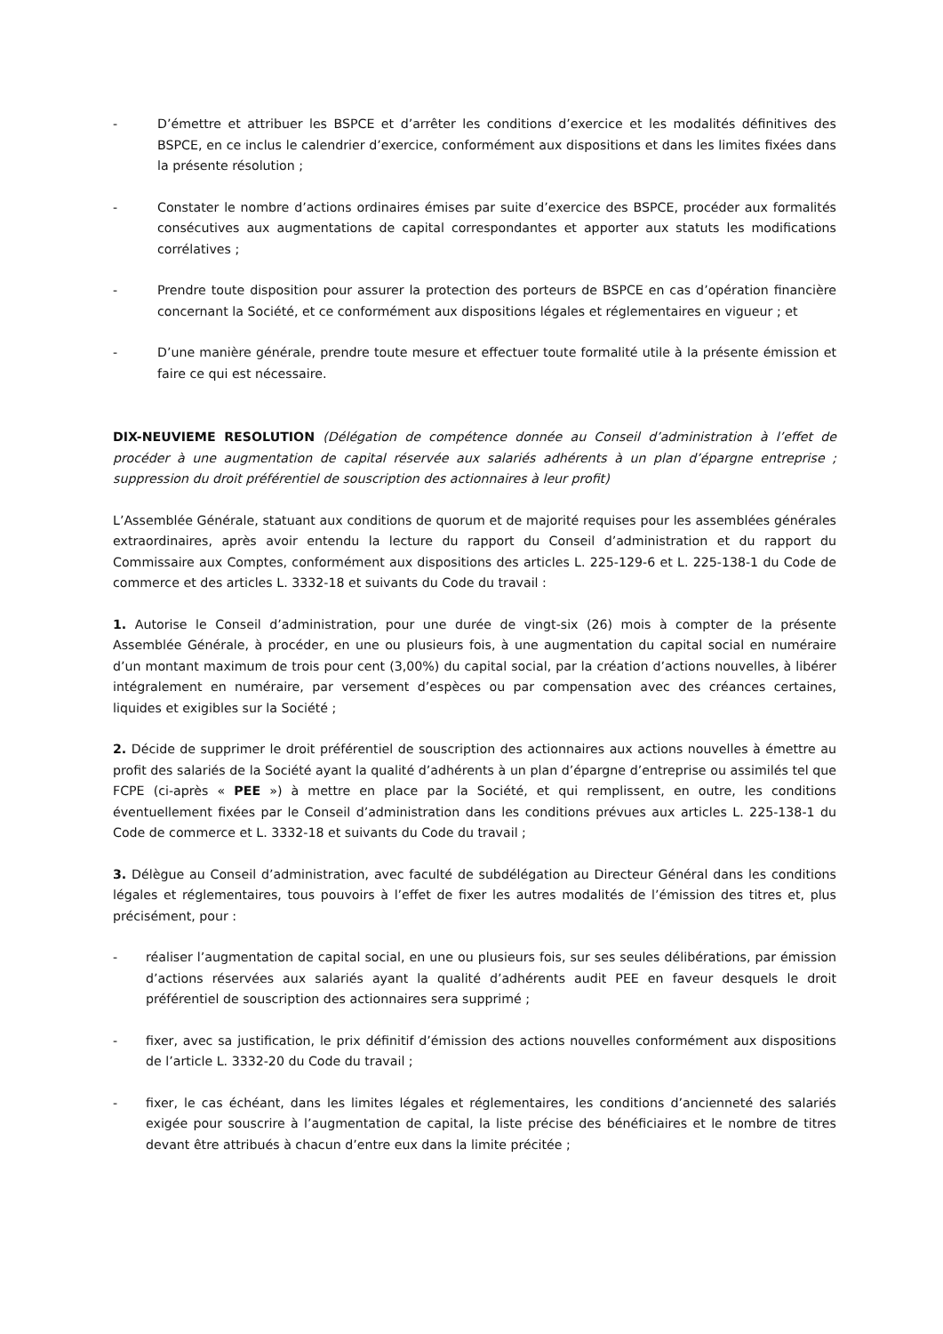- D’émettre et attribuer les BSPCE et d’arrêter les conditions d’exercice et les modalités définitives des BSPCE, en ce inclus le calendrier d’exercice, conformément aux dispositions et dans les limites fixées dans la présente résolution ;
- Constater le nombre d’actions ordinaires émises par suite d’exercice des BSPCE, procéder aux formalités consécutives aux augmentations de capital correspondantes et apporter aux statuts les modifications corrélatives ;
- Prendre toute disposition pour assurer la protection des porteurs de BSPCE en cas d’opération financière concernant la Société, et ce conformément aux dispositions légales et réglementaires en vigueur ; et
- D’une manière générale, prendre toute mesure et effectuer toute formalité utile à la présente émission et faire ce qui est nécessaire.
DIX-NEUVIEME RESOLUTION (Délégation de compétence donnée au Conseil d’administration à l’effet de procéder à une augmentation de capital réservée aux salariés adhérents à un plan d’épargne entreprise ; suppression du droit préférentiel de souscription des actionnaires à leur profit)
L’Assemblée Générale, statuant aux conditions de quorum et de majorité requises pour les assemblées générales extraordinaires, après avoir entendu la lecture du rapport du Conseil d’administration et du rapport du Commissaire aux Comptes, conformément aux dispositions des articles L. 225-129-6 et L. 225-138-1 du Code de commerce et des articles L. 3332-18 et suivants du Code du travail :
1. Autorise le Conseil d’administration, pour une durée de vingt-six (26) mois à compter de la présente Assemblée Générale, à procéder, en une ou plusieurs fois, à une augmentation du capital social en numéraire d’un montant maximum de trois pour cent (3,00%) du capital social, par la création d’actions nouvelles, à libérer intégralement en numéraire, par versement d’espèces ou par compensation avec des créances certaines, liquides et exigibles sur la Société ;
2. Décide de supprimer le droit préférentiel de souscription des actionnaires aux actions nouvelles à émettre au profit des salariés de la Société ayant la qualité d’adhérents à un plan d’épargne d’entreprise ou assimilés tel que FCPE (ci-après « PEE ») à mettre en place par la Société, et qui remplissent, en outre, les conditions éventuellement fixées par le Conseil d’administration dans les conditions prévues aux articles L. 225-138-1 du Code de commerce et L. 3332-18 et suivants du Code du travail ;
3. Délègue au Conseil d’administration, avec faculté de subdélégation au Directeur Général dans les conditions légales et réglementaires, tous pouvoirs à l’effet de fixer les autres modalités de l’émission des titres et, plus précisément, pour :
- réaliser l’augmentation de capital social, en une ou plusieurs fois, sur ses seules délibérations, par émission d’actions réservées aux salariés ayant la qualité d’adhérents audit PEE en faveur desquels le droit préférentiel de souscription des actionnaires sera supprimé ;
- fixer, avec sa justification, le prix définitif d’émission des actions nouvelles conformément aux dispositions de l’article L. 3332-20 du Code du travail ;
- fixer, le cas échéant, dans les limites légales et réglementaires, les conditions d’ancienneté des salariés exigée pour souscrire à l’augmentation de capital, la liste précise des bénéficiaires et le nombre de titres devant être attribués à chacun d’entre eux dans la limite précitée ;